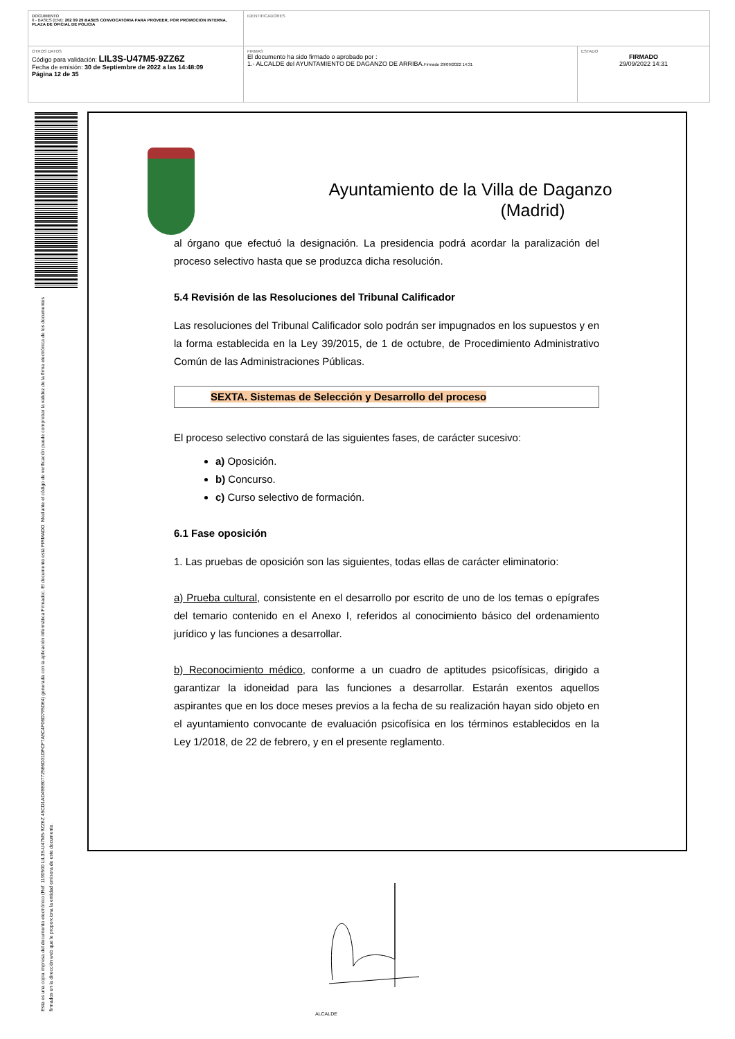| DOCUMENTO 0 - BASES (ENI): 202 09 29 BASES CONVOCATORIA PARA PROVEER, POR PROMOCION INTERNA, PLAZA DE OFICIAL DE POLICIA | IDENTIFICADORES | |
| OTROS DATOS Código para validación: LIL3S-U47M5-9ZZ6Z Fecha de emisión: 30 de Septiembre de 2022 a las 14:48:09 Página 12 de 35 | FIRMAS El documento ha sido firmado o aprobado por : 1.- ALCALDE del AYUNTAMIENTO DE DAGANZO DE ARRIBA. Firmado 29/09/2022 14:31 | ESTADO FIRMADO 29/09/2022 14:31 |
Esta es una copia impresa del documento electrónico (Ref: 1190500 LIL3S-U47M5-9ZZ6Z 45CD1AD49E80772586D31DFCF7A5C4F06D795D64) generada con la aplicación informática Firmadoc. El documento está FIRMADO. Mediante el código de verificación puede comprobar la validez de la firma electrónica de los documentos firmados en la dirección web que le proporciona la entidad emisora de este documento.
Ayuntamiento de la Villa de Daganzo
(Madrid)
al órgano que efectuó la designación. La presidencia podrá acordar la paralización del proceso selectivo hasta que se produzca dicha resolución.
5.4 Revisión de las Resoluciones del Tribunal Calificador
Las resoluciones del Tribunal Calificador solo podrán ser impugnados en los supuestos y en la forma establecida en la Ley 39/2015, de 1 de octubre, de Procedimiento Administrativo Común de las Administraciones Públicas.
SEXTA. Sistemas de Selección y Desarrollo del proceso
El proceso selectivo constará de las siguientes fases, de carácter sucesivo:
a) Oposición.
b) Concurso.
c) Curso selectivo de formación.
6.1 Fase oposición
1. Las pruebas de oposición son las siguientes, todas ellas de carácter eliminatorio:
a) Prueba cultural, consistente en el desarrollo por escrito de uno de los temas o epígrafes del temario contenido en el Anexo I, referidos al conocimiento básico del ordenamiento jurídico y las funciones a desarrollar.
b) Reconocimiento médico, conforme a un cuadro de aptitudes psicofísicas, dirigido a garantizar la idoneidad para las funciones a desarrollar. Estarán exentos aquellos aspirantes que en los doce meses previos a la fecha de su realización hayan sido objeto en el ayuntamiento convocante de evaluación psicofísica en los términos establecidos en la Ley 1/2018, de 22 de febrero, y en el presente reglamento.
ALCALDE